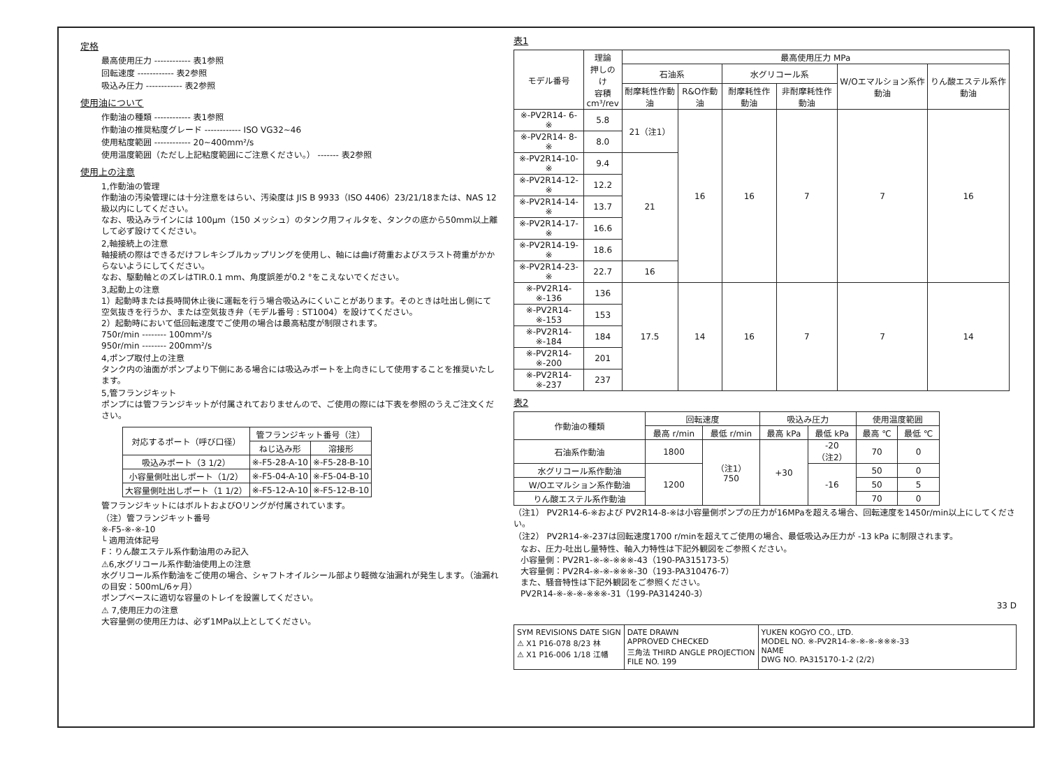定格
最高使用圧力 ------------ 表1参照
回転速度 ------------ 表2参照
吸込み圧力 ------------ 表2参照
使用油について
作動油の種類 ------------ 表1参照
作動油の推奨粘度グレード ------------ ISO VG32~46
使用粘度範囲 ------------ 20~400mm²/s
使用温度範囲（ただし上記粘度範囲にご注意ください。） ------- 表2参照
使用上の注意
1,作動油の管理
作動油の汚染管理には十分注意をはらい、汚染度は JIS B 9933（ISO 4406）23/21/18または、NAS 12級以内にしてください。
なお、吸込みラインには 100μm（150 メッシュ）のタンク用フィルタを、タンクの底から50mm以上離して必ず設けてください。
2,軸接続上の注意
軸接続の際はできるだけフレキシブルカップリングを使用し、軸には曲げ荷重およびスラスト荷重がかからないようにしてください。
なお、駆動軸とのズレはTIR.0.1 mm、角度誤差が0.2 °をこえないでください。
3,起動上の注意
1）起動時または長時間休止後に運転を行う場合吸込みにくいことがあります。そのときは吐出し側にて空気抜きを行うか、または空気抜き弁（モデル番号 : ST1004）を設けてください。
2）起動時において低回転速度でご使用の場合は最高粘度が制限されます。
750r/min -------- 100mm²/s
950r/min -------- 200mm²/s
4,ポンプ取付上の注意
タンク内の油面がポンプより下側にある場合には吸込みポートを上向きにして使用することを推奨いたします。
5,管フランジキット
ポンプには管フランジキットが付属されておりませんので、ご使用の際には下表を参照のうえご注文ください。
| 対応するポート（呼び口径） | 管フランジキット番号（注） | |
| --- | --- | --- |
| | ねじ込み形 | 溶接形 |
| 吸込みポート（3 1/2） | ※-F5-28-A-10 | ※-F5-28-B-10 |
| 小容量側吐出しポート（1/2） | ※-F5-04-A-10 | ※-F5-04-B-10 |
| 大容量側吐出しポート（1 1/2） | ※-F5-12-A-10 | ※-F5-12-B-10 |
管フランジキットにはボルトおよびOリングが付属されています。
（注）管フランジキット番号
※-F5-※-※-10
└ 適用流体記号
F：りん酸エステル系作動油用のみ記入
⚠6,水グリコール系作動油使用上の注意
水グリコール系作動油をご使用の場合、シャフトオイルシール部より軽微な油漏れが発生します。（油漏れの目安：500mL/6ヶ月）
ポンプベースに適切な容量のトレイを設置してください。
⚠ 7,使用圧力の注意
大容量側の使用圧力は、必ず1MPa以上としてください。
表1
| モデル番号 | 理論 押しのけ 容積 cm³/rev | 最高使用圧力 MPa | | | | | |
| --- | --- | --- | --- | --- | --- | --- | --- |
| | | 石油系 | | 水グリコール系 | | W/Oエマルション系作動油 | りん酸エステル系作動油 |
| | | 耐摩耗性作動油 | R&O作動油 | 耐摩耗性作動油 | 非耐摩耗性作動油 | | |
| ※-PV2R14- 6- ※ | 5.8 | 21（注1） | 16 | 16 | 7 | 7 | 16 |
| ※-PV2R14- 8- ※ | 8.0 | | | | | | |
| ※-PV2R14-10- ※ | 9.4 | 21 | | | | | |
| ※-PV2R14-12- ※ | 12.2 | | | | | | |
| ※-PV2R14-14- ※ | 13.7 | | | | | | |
| ※-PV2R14-17- ※ | 16.6 | | | | | | |
| ※-PV2R14-19- ※ | 18.6 | | | | | | |
| ※-PV2R14-23- ※ | 22.7 | 16 | | | | | |
| ※-PV2R14-※-136 | 136 | 17.5 | 14 | 16 | 7 | 7 | 14 |
| ※-PV2R14-※-153 | 153 | | | | | | |
| ※-PV2R14-※-184 | 184 | | | | | | |
| ※-PV2R14-※-200 | 201 | | | | | | |
| ※-PV2R14-※-237 | 237 | | | | | | |
表2
| 作動油の種類 | 回転速度 | | 吸込み圧力 | | 使用温度範囲 | |
| --- | --- | --- | --- | --- | --- | --- |
| | 最高 r/min | 最低 r/min | 最高 kPa | 最低 kPa | 最高 ℃ | 最低 ℃ |
| 石油系作動油 | 1800 | （注1） 750 | +30 | -20 （注2） | 70 | 0 |
| 水グリコール系作動油 | 1200 | | | -16 | 50 | 0 |
| W/Oエマルション系作動油 | | | | | 50 | 5 |
| りん酸エステル系作動油 | | | | | 70 | 0 |
（注1） PV2R14-6-※および PV2R14-8-※は小容量側ポンプの圧力が16MPaを超える場合、回転速度を1450r/min以上にしてください。
（注2） PV2R14-※-237は回転速度1700 r/minを超えてご使用の場合、最低吸込み圧力が -13 kPa に制限されます。
なお、圧力-吐出し量特性、軸入力特性は下記外観図をご参照ください。
小容量側：PV2R1-※-※-※※※-43（190-PA315173-5）
大容量側：PV2R4-※-※-※※※-30（193-PA310476-7）
また、騒音特性は下記外観図をご参照ください。
PV2R14-※-※-※-※※※-31（199-PA314240-3）
33 D
SYM REVISIONS DATE SIGN
⚠ X1 P16-078 8/23 林
⚠ X1 P16-006 1/18 江幡
DATE DRAWN
APPROVED CHECKED
三角法 THIRD ANGLE PROJECTION
FILE NO. 199
YUKEN KOGYO CO., LTD.
MODEL NO. ※-PV2R14-※-※-※-※※※-33
NAME
DWG NO. PA315170-1-2 (2/2)